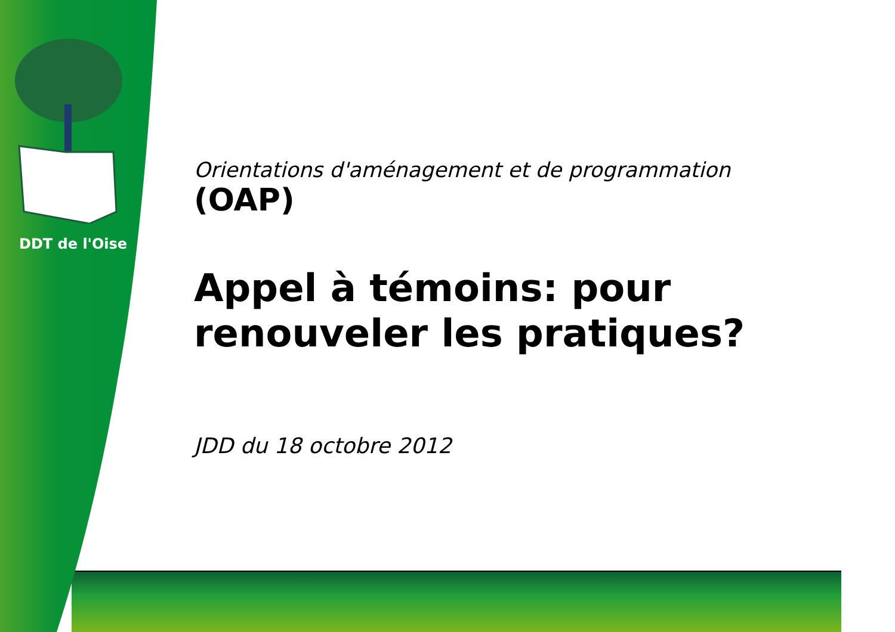DDT de l'Oise
Orientations d'aménagement et de programmation
(OAP)
Appel à témoins: pour renouveler les pratiques?
JDD du 18 octobre 2012